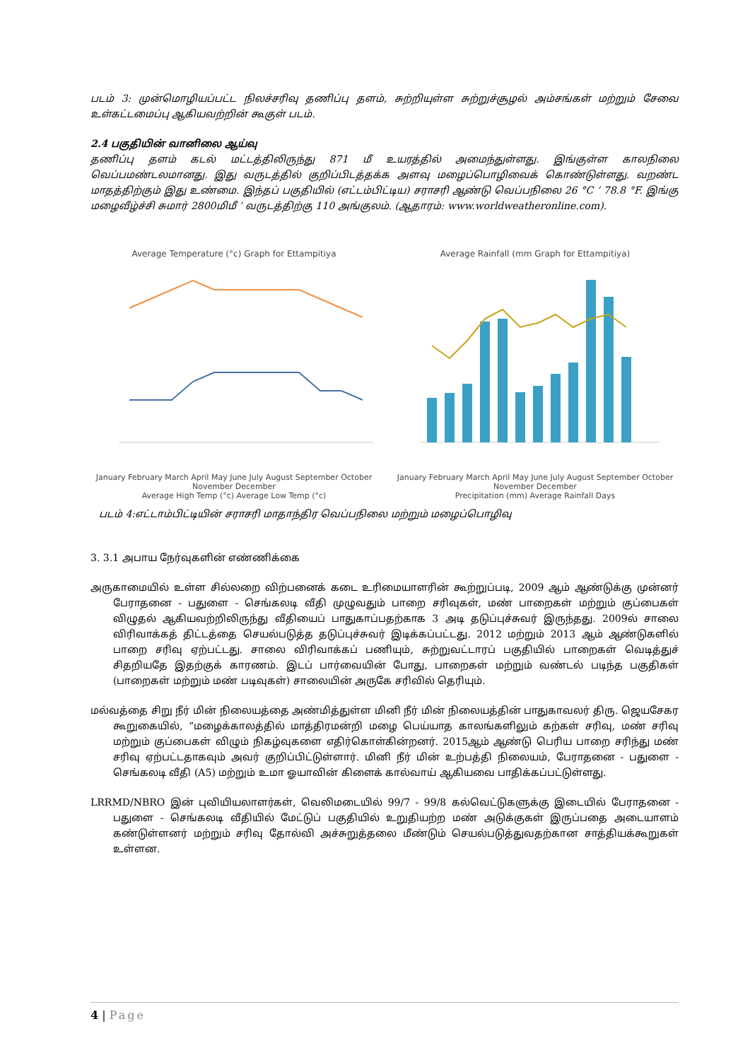படம் 3: முன்மொழியப்பட்ட நிலச்சரிவு தணிப்பு தளம், சுற்றியுள்ள சுற்றுச்சூழல் அம்சங்கள் மற்றும் சேவை உள்கட்டமைப்பு ஆகியவற்றின் கூகுள் படம்.
2.4 பகுதியின் வானிலை ஆய்வு
தணிப்பு தளம் கடல் மட்டத்திலிருந்து 871 மீ உயரத்தில் அமைந்துள்ளது. இங்குள்ள காலநிலை வெப்பமண்டலமானது. இது வருடத்தில் குறிப்பிடத்தக்க அளவு மழைப்பொழிவைக் கொண்டுள்ளது. வறண்ட மாதத்திற்கும் இது உண்மை. இந்தப் பகுதியில் (எட்டம்பிட்டிய) சராசரி ஆண்டு வெப்பநிலை 26 °C ’ 78.8 °F. இங்கு மழைவீழ்ச்சி சுமார் 2800மிமீ ’ வருடத்திற்கு 110 அங்குலம். (ஆதாரம்: www.worldweatheronline.com).
Average Temperature (°c) Graph for Ettampitiya
January February March April May June July August September October November December
Average High Temp (°c) Average Low Temp (°c)
Average Rainfall (mm Graph for Ettampitiya)
January February March April May June July August September October November December
Precipitation (mm) Average Rainfall Days
படம் 4:எட்டாம்பிட்டியின் சராசரி மாதாந்திர வெப்பநிலை மற்றும் மழைப்பொழிவு
3. 3.1 அபாய நேர்வுகளின் எண்ணிக்கை
அருகாமையில் உள்ள சில்லறை விற்பனைக் கடை உரிமையாளரின் கூற்றுப்படி, 2009 ஆம் ஆண்டுக்கு முன்னர் பேராதனை - பதுளை - செங்கலடி வீதி முழுவதும் பாறை சரிவுகள், மண் பாறைகள் மற்றும் குப்பைகள் விழுதல் ஆகியவற்றிலிருந்து வீதியைப் பாதுகாப்பதற்காக 3 அடி தடுப்புச்சுவர் இருந்தது. 2009ல் சாலை விரிவாக்கத் திட்டத்தை செயல்படுத்த தடுப்புச்சுவர் இடிக்கப்பட்டது. 2012 மற்றும் 2013 ஆம் ஆண்டுகளில் பாறை சரிவு ஏற்பட்டது. சாலை விரிவாக்கப் பணியும், சுற்றுவட்டாரப் பகுதியில் பாறைகள் வெடித்துச் சிதறியதே இதற்குக் காரணம். இடப் பார்வையின் போது, பாறைகள் மற்றும் வண்டல் படிந்த பகுதிகள் (பாறைகள் மற்றும் மண் படிவுகள்) சாலையின் அருகே சரிவில் தெரியும்.
மல்வத்தை சிறு நீர் மின் நிலையத்தை அண்மித்துள்ள மினி நீர் மின் நிலையத்தின் பாதுகாவலர் திரு. ஜெயசேகர கூறுகையில், “மழைக்காலத்தில் மாத்திரமன்றி மழை பெய்யாத காலங்களிலும் கற்கள் சரிவு, மண் சரிவு மற்றும் குப்பைகள் விழும் நிகழ்வுகளை எதிர்கொள்கின்றனர். 2015ஆம் ஆண்டு பெரிய பாறை சரிந்து மண் சரிவு ஏற்பட்டதாகவும் அவர் குறிப்பிட்டுள்ளார். மினி நீர் மின் உற்பத்தி நிலையம், பேராதனை - பதுளை - செங்கலடி வீதி (A5) மற்றும் உமா ஓயாவின் கிளைக் கால்வாய் ஆகியவை பாதிக்கப்பட்டுள்ளது.
LRRMD/NBRO இன் புவியியலாளர்கள், வெலிமடையில் 99/7 - 99/8 கல்வெட்டுகளுக்கு இடையில் பேராதனை - பதுளை - செங்கலடி வீதியில் மேட்டுப் பகுதியில் உறுதியற்ற மண் அடுக்குகள் இருப்பதை அடையாளம் கண்டுள்ளனர் மற்றும் சரிவு தோல்வி அச்சுறுத்தலை மீண்டும் செயல்படுத்துவதற்கான சாத்தியக்கூறுகள் உள்ளன.
4 | Page